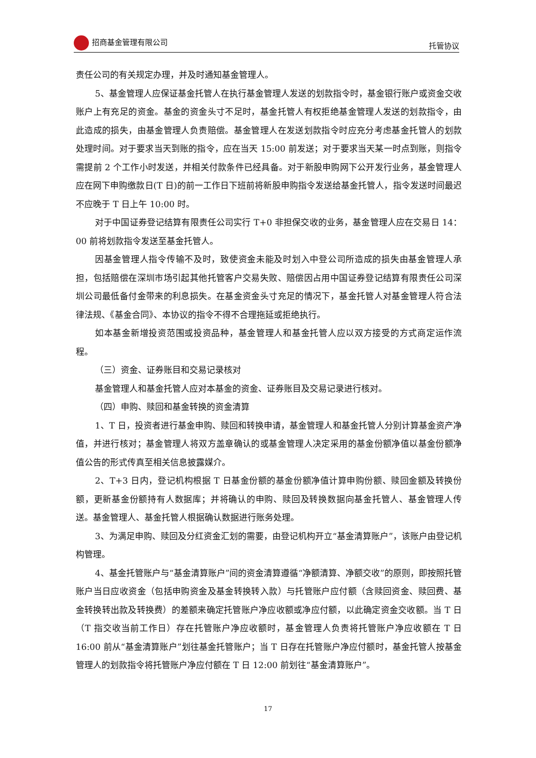招商基金管理有限公司 托管协议
责任公司的有关规定办理，并及时通知基金管理人。
5、基金管理人应保证基金托管人在执行基金管理人发送的划款指令时，基金银行账户或资金交收账户上有充足的资金。基金的资金头寸不足时，基金托管人有权拒绝基金管理人发送的划款指令，由此造成的损失，由基金管理人负责赔偿。基金管理人在发送划款指令时应充分考虑基金托管人的划款处理时间。对于要求当天到账的指令，应在当天 15:00 前发送；对于要求当天某一时点到账，则指令需提前 2 个工作小时发送，并相关付款条件已经具备。对于新股申购网下公开发行业务，基金管理人应在网下申购缴款日(T 日)的前一工作日下班前将新股申购指令发送给基金托管人，指令发送时间最迟不应晚于 T 日上午 10:00 时。
对于中国证券登记结算有限责任公司实行 T+0 非担保交收的业务，基金管理人应在交易日 14：00 前将划款指令发送至基金托管人。
因基金管理人指令传输不及时，致使资金未能及时划入中登公司所造成的损失由基金管理人承担，包括赔偿在深圳市场引起其他托管客户交易失败、赔偿因占用中国证券登记结算有限责任公司深圳公司最低备付金带来的利息损失。在基金资金头寸充足的情况下，基金托管人对基金管理人符合法律法规、《基金合同》、本协议的指令不得不合理拖延或拒绝执行。
如本基金新增投资范围或投资品种，基金管理人和基金托管人应以双方接受的方式商定运作流程。
（三）资金、证券账目和交易记录核对
基金管理人和基金托管人应对本基金的资金、证券账目及交易记录进行核对。
（四）申购、赎回和基金转换的资金清算
1、T 日，投资者进行基金申购、赎回和转换申请，基金管理人和基金托管人分别计算基金资产净值，并进行核对；基金管理人将双方盖章确认的或基金管理人决定采用的基金份额净值以基金份额净值公告的形式传真至相关信息披露媒介。
2、T+3 日内，登记机构根据 T 日基金份额的基金份额净值计算申购份额、赎回金额及转换份额，更新基金份额持有人数据库；并将确认的申购、赎回及转换数据向基金托管人、基金管理人传送。基金管理人、基金托管人根据确认数据进行账务处理。
3、为满足申购、赎回及分红资金汇划的需要，由登记机构开立“基金清算账户”，该账户由登记机构管理。
4、基金托管账户与“基金清算账户”间的资金清算遵循“净额清算、净额交收”的原则，即按照托管账户当日应收资金（包括申购资金及基金转换转入款）与托管账户应付额（含赎回资金、赎回费、基金转换转出款及转换费）的差额来确定托管账户净应收额或净应付额，以此确定资金交收额。当 T 日（T 指交收当前工作日）存在托管账户净应收额时，基金管理人负责将托管账户净应收额在 T 日 16:00 前从“基金清算账户”划往基金托管账户；当 T 日存在托管账户净应付额时，基金托管人按基金管理人的划款指令将托管账户净应付额在 T 日 12:00 前划往“基金清算账户”。
17